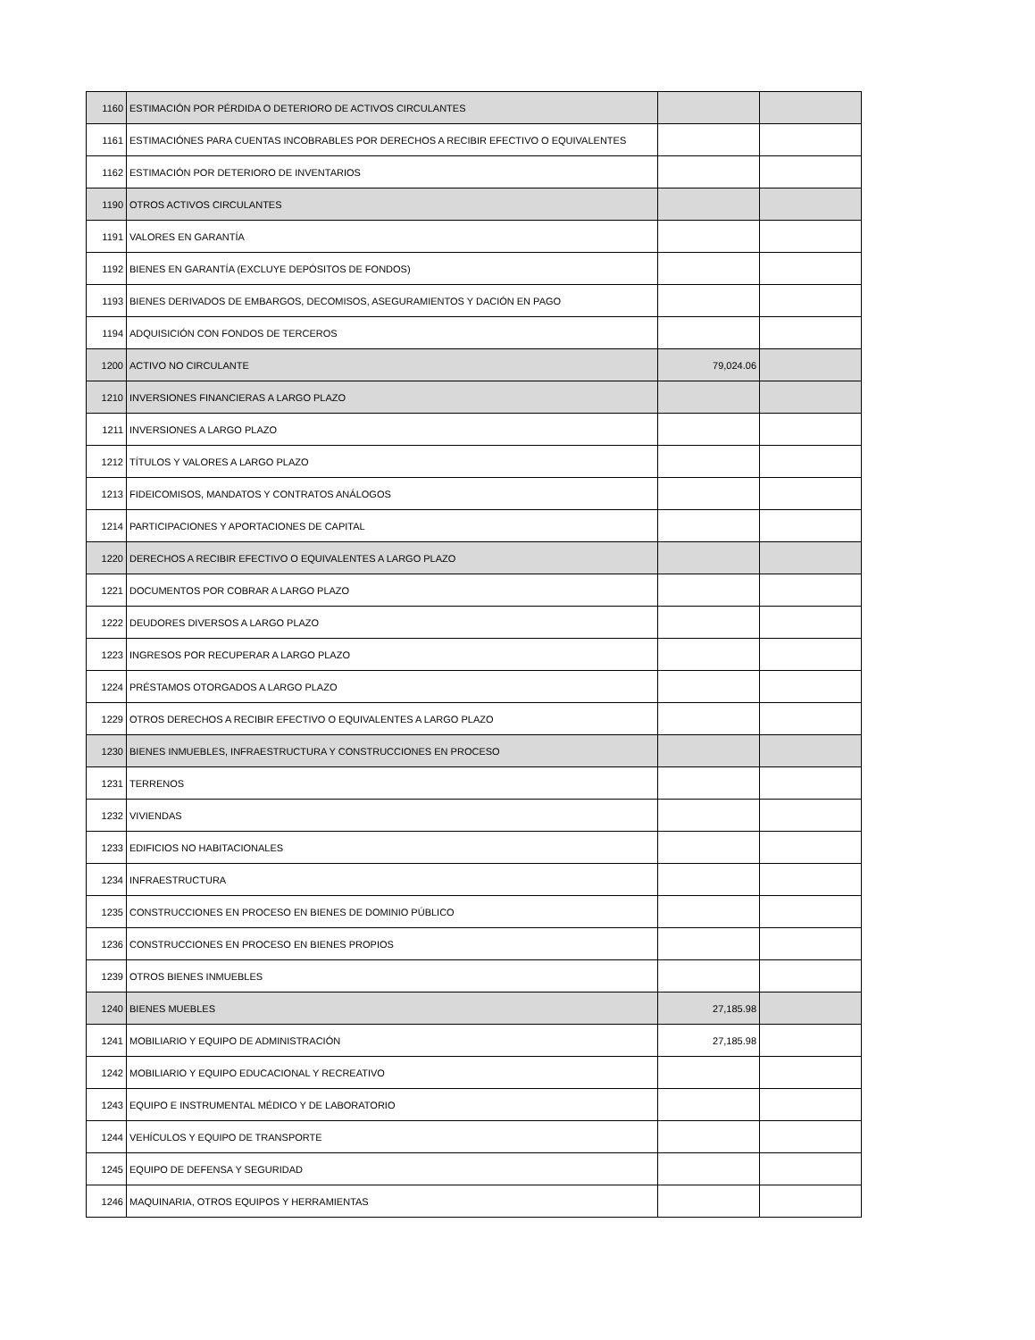| 1160 | ESTIMACIÓN POR PÉRDIDA O DETERIORO DE ACTIVOS CIRCULANTES | | |
| 1161 | ESTIMACIÓNES PARA CUENTAS INCOBRABLES POR DERECHOS A RECIBIR EFECTIVO O EQUIVALENTES | | |
| 1162 | ESTIMACIÓN POR DETERIORO DE INVENTARIOS | | |
| 1190 | OTROS ACTIVOS CIRCULANTES | | |
| 1191 | VALORES EN GARANTÍA | | |
| 1192 | BIENES EN GARANTÍA (EXCLUYE DEPÓSITOS DE FONDOS) | | |
| 1193 | BIENES DERIVADOS DE EMBARGOS, DECOMISOS, ASEGURAMIENTOS Y DACIÓN EN PAGO | | |
| 1194 | ADQUISICIÓN CON FONDOS DE TERCEROS | | |
| 1200 | ACTIVO NO CIRCULANTE | 79,024.06 | |
| 1210 | INVERSIONES FINANCIERAS A LARGO PLAZO | | |
| 1211 | INVERSIONES A LARGO PLAZO | | |
| 1212 | TÍTULOS Y VALORES A LARGO PLAZO | | |
| 1213 | FIDEICOMISOS, MANDATOS Y CONTRATOS ANÁLOGOS | | |
| 1214 | PARTICIPACIONES Y APORTACIONES DE CAPITAL | | |
| 1220 | DERECHOS A RECIBIR EFECTIVO O EQUIVALENTES A LARGO PLAZO | | |
| 1221 | DOCUMENTOS POR COBRAR A LARGO PLAZO | | |
| 1222 | DEUDORES DIVERSOS A LARGO PLAZO | | |
| 1223 | INGRESOS POR RECUPERAR A LARGO PLAZO | | |
| 1224 | PRÉSTAMOS OTORGADOS A LARGO PLAZO | | |
| 1229 | OTROS DERECHOS A RECIBIR EFECTIVO O EQUIVALENTES A LARGO PLAZO | | |
| 1230 | BIENES INMUEBLES, INFRAESTRUCTURA Y CONSTRUCCIONES EN PROCESO | | |
| 1231 | TERRENOS | | |
| 1232 | VIVIENDAS | | |
| 1233 | EDIFICIOS NO HABITACIONALES | | |
| 1234 | INFRAESTRUCTURA | | |
| 1235 | CONSTRUCCIONES EN PROCESO EN BIENES DE DOMINIO PÚBLICO | | |
| 1236 | CONSTRUCCIONES EN PROCESO EN BIENES PROPIOS | | |
| 1239 | OTROS BIENES INMUEBLES | | |
| 1240 | BIENES MUEBLES | 27,185.98 | |
| 1241 | MOBILIARIO Y EQUIPO DE ADMINISTRACIÓN | 27,185.98 | |
| 1242 | MOBILIARIO Y EQUIPO EDUCACIONAL Y RECREATIVO | | |
| 1243 | EQUIPO E INSTRUMENTAL MÉDICO Y DE LABORATORIO | | |
| 1244 | VEHÍCULOS Y EQUIPO DE TRANSPORTE | | |
| 1245 | EQUIPO DE DEFENSA Y SEGURIDAD | | |
| 1246 | MAQUINARIA, OTROS EQUIPOS Y HERRAMIENTAS | | |